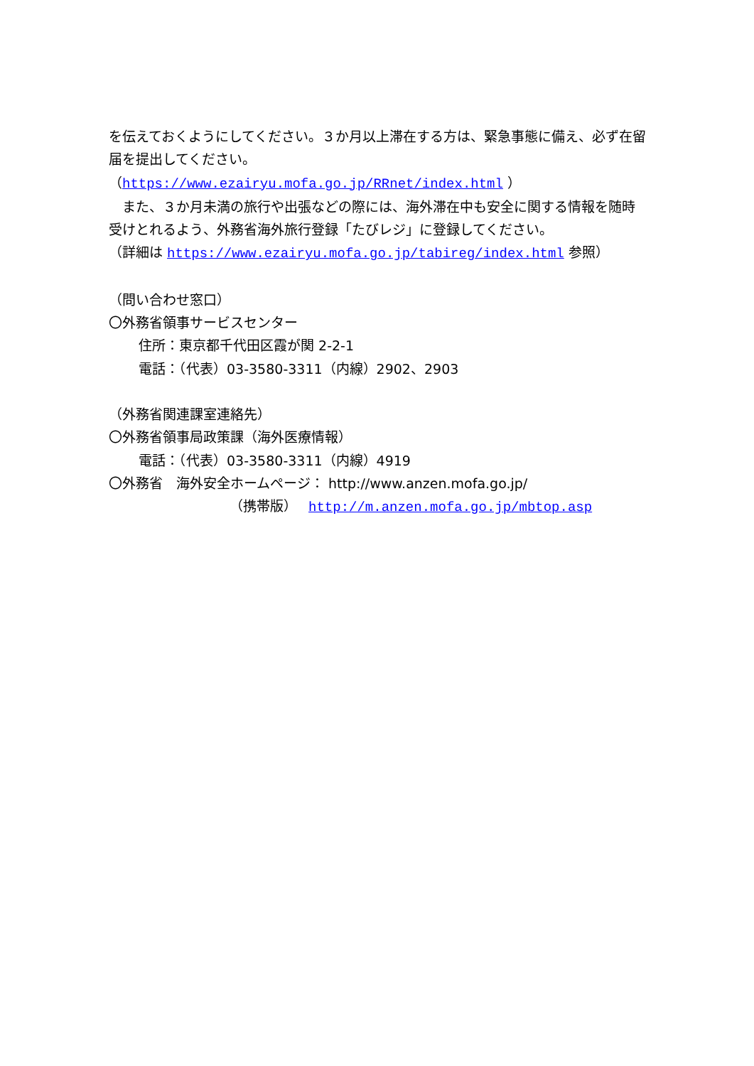を伝えておくようにしてください。３か月以上滞在する方は、緊急事態に備え、必ず在留届を提出してください。
（https://www.ezairyu.mofa.go.jp/RRnet/index.html ）
　また、３か月未満の旅行や出張などの際には、海外滞在中も安全に関する情報を随時受けとれるよう、外務省海外旅行登録「たびレジ」に登録してください。
（詳細は https://www.ezairyu.mofa.go.jp/tabireg/index.html 参照）
（問い合わせ窓口）
〇外務省領事サービスセンター
住所：東京都千代田区霞が関 2-2-1
電話：（代表）03-3580-3311（内線）2902、2903
（外務省関連課室連絡先）
〇外務省領事局政策課（海外医療情報）
電話：（代表）03-3580-3311（内線）4919
〇外務省　海外安全ホームページ： http://www.anzen.mofa.go.jp/
（携帯版）　 http://m.anzen.mofa.go.jp/mbtop.asp